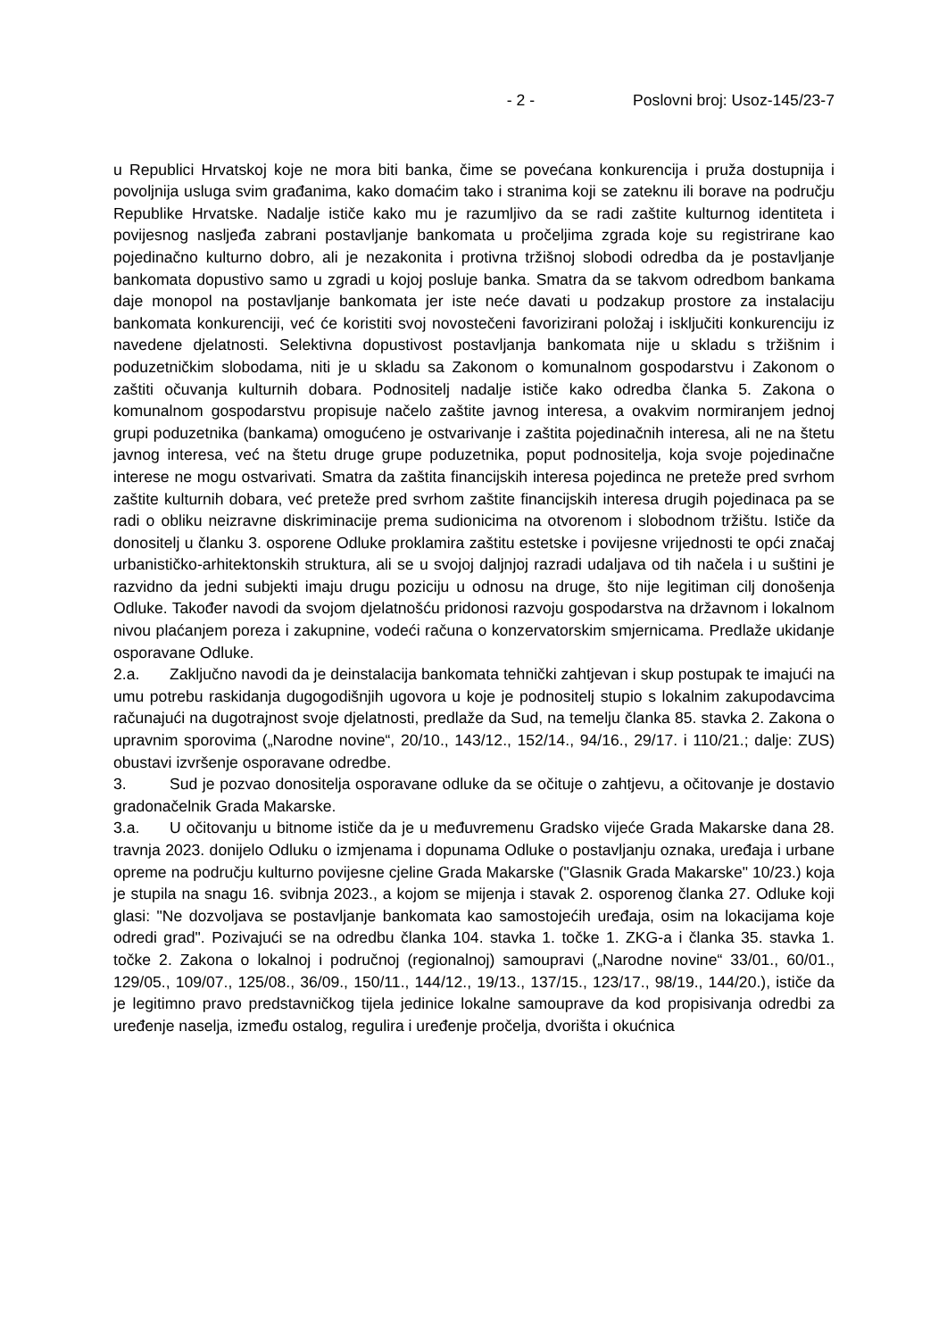- 2 - Poslovni broj: Usoz-145/23-7
u Republici Hrvatskoj koje ne mora biti banka, čime se povećana konkurencija i pruža dostupnija i povoljnija usluga svim građanima, kako domaćim tako i stranima koji se zateknu ili borave na području Republike Hrvatske. Nadalje ističe kako mu je razumljivo da se radi zaštite kulturnog identiteta i povijesnog nasljeđa zabrani postavljanje bankomata u pročeljima zgrada koje su registrirane kao pojedinačno kulturno dobro, ali je nezakonita i protivna tržišnoj slobodi odredba da je postavljanje bankomata dopustivo samo u zgradi u kojoj posluje banka. Smatra da se takvom odredbom bankama daje monopol na postavljanje bankomata jer iste neće davati u podzakup prostore za instalaciju bankomata konkurenciji, već će koristiti svoj novostečeni favorizirani položaj i isključiti konkurenciju iz navedene djelatnosti. Selektivna dopustivost postavljanja bankomata nije u skladu s tržišnim i poduzetničkim slobodama, niti je u skladu sa Zakonom o komunalnom gospodarstvu i Zakonom o zaštiti očuvanja kulturnih dobara. Podnositelj nadalje ističe kako odredba članka 5. Zakona o komunalnom gospodarstvu propisuje načelo zaštite javnog interesa, a ovakvim normiranjem jednoj grupi poduzetnika (bankama) omogućeno je ostvarivanje i zaštita pojedinačnih interesa, ali ne na štetu javnog interesa, već na štetu druge grupe poduzetnika, poput podnositelja, koja svoje pojedinačne interese ne mogu ostvarivati. Smatra da zaštita financijskih interesa pojedinca ne preteže pred svrhom zaštite kulturnih dobara, već preteže pred svrhom zaštite financijskih interesa drugih pojedinaca pa se radi o obliku neizravne diskriminacije prema sudionicima na otvorenom i slobodnom tržištu. Ističe da donositelj u članku 3. osporene Odluke proklamira zaštitu estetske i povijesne vrijednosti te opći značaj urbanističko-arhitektonskih struktura, ali se u svojoj daljnjoj razradi udaljava od tih načela i u suštini je razvidno da jedni subjekti imaju drugu poziciju u odnosu na druge, što nije legitiman cilj donošenja Odluke. Također navodi da svojom djelatnošću pridonosi razvoju gospodarstva na državnom i lokalnom nivou plaćanjem poreza i zakupnine, vodeći računa o konzervatorskim smjernicama. Predlaže ukidanje osporavane Odluke.
2.a. Zaključno navodi da je deinstalacija bankomata tehnički zahtjevan i skup postupak te imajući na umu potrebu raskidanja dugogodišnjih ugovora u koje je podnositelj stupio s lokalnim zakupodavcima računajući na dugotrajnost svoje djelatnosti, predlaže da Sud, na temelju članka 85. stavka 2. Zakona o upravnim sporovima („Narodne novine“, 20/10., 143/12., 152/14., 94/16., 29/17. i 110/21.; dalje: ZUS) obustavi izvršenje osporavane odredbe.
3. Sud je pozvao donositelja osporavane odluke da se očituje o zahtjevu, a očitovanje je dostavio gradonačelnik Grada Makarske.
3.a. U očitovanju u bitnome ističe da je u međuvremenu Gradsko vijeće Grada Makarske dana 28. travnja 2023. donijelo Odluku o izmjenama i dopunama Odluke o postavljanju oznaka, uređaja i urbane opreme na području kulturno povijesne cjeline Grada Makarske ("Glasnik Grada Makarske" 10/23.) koja je stupila na snagu 16. svibnja 2023., a kojom se mijenja i stavak 2. osporenog članka 27. Odluke koji glasi: "Ne dozvoljava se postavljanje bankomata kao samostojećih uređaja, osim na lokacijama koje odredi grad". Pozivajući se na odredbu članka 104. stavka 1. točke 1. ZKG-a i članka 35. stavka 1. točke 2. Zakona o lokalnoj i područnoj (regionalnoj) samoupravi („Narodne novine“ 33/01., 60/01., 129/05., 109/07., 125/08., 36/09., 150/11., 144/12., 19/13., 137/15., 123/17., 98/19., 144/20.), ističe da je legitimno pravo predstavničkog tijela jedinice lokalne samouprave da kod propisivanja odredbi za uređenje naselja, između ostalog, regulira i uređenje pročelja, dvorišta i okućnica